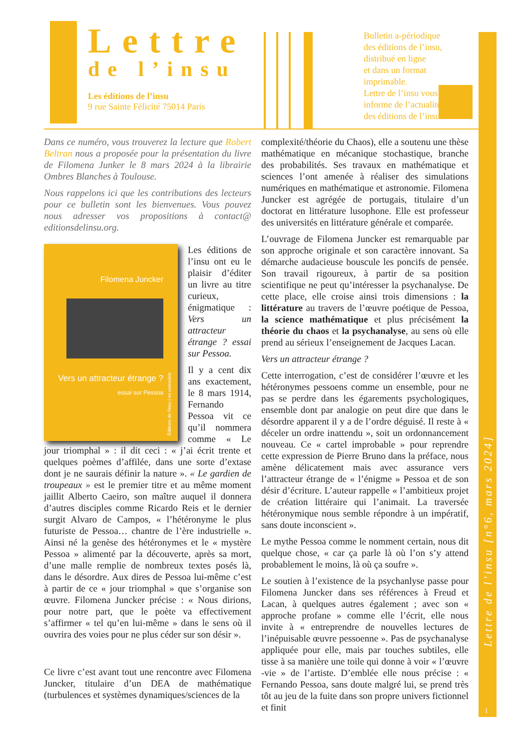Lettre
de l’insu
Les éditions de l’insu
9 rue Sainte Félicité 75014 Paris
Bulletin a-périodique
des éditions de l’insu,
distribué en ligne
et dans un format
imprimable.
Lettre de l’insu vous
informe de l’actualité
des éditions de l’insu.
Lettre de l’insu [n°6, mars 2024]
1
Dans ce numéro, vous trouverez la lecture que Robert Beltran nous a proposée pour la présentation du livre de Filomena Junker le 8 mars 2024 à la librairie Ombres Blanches à Toulouse.
Nous rappelons ici que les contributions des lecteurs pour ce bulletin sont les bienvenues. Vous pouvez nous adresser vos propositions à contact@ editionsdelinsu.org.
Filomena Juncker
Vers un attracteur étrange ?
essai sur Pessoa
Éditions de l’insu | en extension
Les éditions de l’insu ont eu le plaisir d’éditer un livre au titre curieux, énigmatique : Vers un attracteur étrange ? essai sur Pessoa.
Il y a cent dix ans exactement, le 8 mars 1914, Fernando Pessoa vit ce qu’il nommera comme « Le jour triomphal » : il dit ceci : « j’ai écrit trente et quelques poèmes d’affilée, dans une sorte d’extase dont je ne saurais définir la nature ». « Le gardien de troupeaux » est le premier titre et au même moment jaillit Alberto Caeiro, son maître auquel il donnera d’autres disciples comme Ricardo Reis et le dernier surgit Alvaro de Campos, « l’hétéronyme le plus futuriste de Pessoa… chantre de l’ère industrielle ». Ainsi né la genèse des hétéronymes et le « mystère Pessoa » alimenté par la découverte, après sa mort, d’une malle remplie de nombreux textes posés là, dans le désordre. Aux dires de Pessoa lui-même c’est à partir de ce « jour triomphal » que s’organise son œuvre. Filomena Juncker précise : « Nous dirions, pour notre part, que le poète va effectivement s’affirmer « tel qu’en lui-même » dans le sens où il ouvrira des voies pour ne plus céder sur son désir ».
Ce livre c’est avant tout une rencontre avec Filomena Juncker, titulaire d’un DEA de mathématique (turbulences et systèmes dynamiques/sciences de la
complexité/théorie du Chaos), elle a soutenu une thèse mathématique en mécanique stochastique, branche des probabilités. Ses travaux en mathématique et sciences l’ont amenée à réaliser des simulations numériques en mathématique et astronomie. Filomena Juncker est agrégée de portugais, titulaire d’un doctorat en littérature lusophone. Elle est professeur des universités en littérature générale et comparée.
L’ouvrage de Filomena Juncker est remarquable par son approche originale et son caractère innovant. Sa démarche audacieuse bouscule les poncifs de pensée. Son travail rigoureux, à partir de sa position scientifique ne peut qu’intéresser la psychanalyse. De cette place, elle croise ainsi trois dimensions : la littérature au travers de l’œuvre poétique de Pessoa, la science mathématique et plus précisément la théorie du chaos et la psychanalyse, au sens où elle prend au sérieux l’enseignement de Jacques Lacan.
Vers un attracteur étrange ?
Cette interrogation, c’est de considérer l’œuvre et les hétéronymes pessoens comme un ensemble, pour ne pas se perdre dans les égarements psychologiques, ensemble dont par analogie on peut dire que dans le désordre apparent il y a de l’ordre déguisé. Il reste à « déceler un ordre inattendu », soit un ordonnancement nouveau. Ce « cartel improbable » pour reprendre cette expression de Pierre Bruno dans la préface, nous amène délicatement mais avec assurance vers l’attracteur étrange de « l’énigme » Pessoa et de son désir d’écriture. L’auteur rappelle « l’ambitieux projet de création littéraire qui l’animait. La traversée hétéronymique nous semble répondre à un impératif, sans doute inconscient ».
Le mythe Pessoa comme le nomment certain, nous dit quelque chose, « car ça parle là où l’on s’y attend probablement le moins, là où ça soufre ».
Le soutien à l’existence de la psychanlyse passe pour Filomena Juncker dans ses références à Freud et Lacan, à quelques autres également ; avec son « approche profane » comme elle l’écrit, elle nous invite à « entreprendre de nouvelles lectures de l’inépuisable œuvre pessoenne ». Pas de psychanalyse appliquée pour elle, mais par touches subtiles, elle tisse à sa manière une toile qui donne à voir « l’œuvre -vie » de l’artiste. D’emblée elle nous précise : « Fernando Pessoa, sans doute malgré lui, se prend très tôt au jeu de la fuite dans son propre univers fictionnel et finit